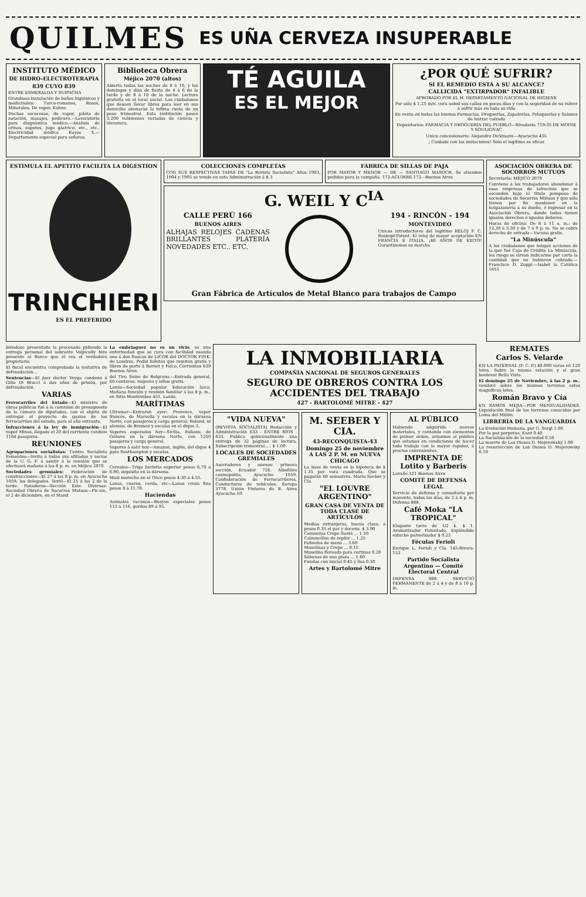QUILMES ES UÑA CERVEZA INSUPERABLE
INSTITUTO MÉDICO
DE HIDRO-ELECTROTERAPIA
839 CUYO 839
ENTRE ESMERALDA Y SUIPACHA
Grandiosa instalación de baños higiénicos y medicinales: Turco-romanos, Rusos, Minerales, De vapor, Kuhne
Duchas escocesas, de vapor, pileta de natación, masajes, pedicuro.—Lavoratorio para diagnóstico médico.—Análisis de orinas, esputos, jugo gástrico, etc., etc., Electricidad médica Rayos X.—Departamento especial para señoras.
Biblioteca Obrera
Méjico 2070 (altos)
Abierta todas las noches de 8 á 10, y los domingos y días de fiesta de 4 á 6 de la tarde y de 8 á 10 de la noche. Lectura gratuita en el local social. Los ciudadanos que deseen llevar libros para leer en sus domicilio abonarán la ínfima cuota de un peso trimestral. Esta institución posee 3.200 volúmenes variados de ciencia y literatura.
TÉ AGUILA
ES EL MEJOR
¿POR QUÉ SUFRIR?
SI EL REMEDIO ESTÁ A SU ALCANCE?
CALLICIDA "EXTIRPADOR" INFALIBLE
APROBADO POR EL H. DEPARTAMENTO NACIONAL DE HIGIENE
Por sólo $ 1.25 m/n. cura usted sus callos en pocos días y con la seguridad de no volver á sufrir más en toda su vida
En venta en todas las buenas Farmacias, Droguerías, Zapaterías, Peluquerías y Salones de lustrar calzado
Depositarios: FARMACIA Y DROGUERÍA DEL PUEBLO—Rivadavia 719-35 DE MOINE Y SOULIGNAC
Unico concesionario: Alejandro Dickmann—Ayacucho 435
¡ Cuidado con las imitaciones! Sólo el legítimo es eficaz
ESTIMULA EL APETITO FACILITA LA DIGESTION
TRINCHIERI
ES EL PREFERIDO
COLECCIONES COMPLETAS
CON SUS RESPECTIVAS TAPAS DE "La Revista Socialista" Años 1903, 1904 y 1905 se vende en esta Administración á $ 3
FÁBRICA DE SILLAS DE PAJA
POR MAYOR Y MENOR — DE — SANTIAGO MASOCH. Se atienden pedidos para la campaña. 172-AGUIRRE-172—Buenos Aires
G. WEIL Y C<sup>IA</sup>
CALLE PERÚ 166
BUENOS AIRES
ALHAJAS RELOJES CADENAS BRILLANTES PLATERÍA NOVEDADES ETC., ETC.
194 - RINCÓN - 194
MONTEVIDEO
Unicos introductores del legítimo RELOJ F. C. Roskopf-Patent. El reloj de mayor aceptación EN FRANCIA É ITALIA. ¡40 AÑOS DE ÉXITO! Garantizamos su marcha
Gran Fábrica de Artículos de Metal Blanco para trabajos de Campo
ASOCIACIÓN OBRERA DE SOCORROS MUTUOS
Secretaría: MÉJICO 2070
Conviene á los trabajadores abandonar á esas empresas de latrocinio que se esconden bajo el título pomposo de sociedades de Socorros Mútuos y que sólo tienen por fin mantener en la holgazanería á su dueño, é ingresar en la Asociación Obrera, donde todos tienen iguales derechos é iguales deberes.
Horas de oficina: De 8 á 11 a. m.; de 12.30 á 3.30 y de 7 á 9 p. m. No se cobra derecho de entrada—Vacuna gratis.
"La Minúscula"
A los ciudadanos que tengan acciones de la que fué Caja de Crédito La Minúscula, les ruego se sirvan indicarme por carta la cantidad que no hubieran cobrado.—Francisco D. Zoppi.—Isabel la Católica 1651
biéndose presentado la procesada pidiendo la entrega personal del sobrante Volpicelly hizo presente al Banco que él era el verdadero propietario.
El fiscal encuentra comprobada la tentativa de defraudación...
Sentencias—El juez doctor Veyga condenó á Gilio Di Bracci á dos años de prisión, por defraudación.
VARIAS
Ferrocarriles del Estado—El ministro de obras públicas fué á la comisión de presupuesto de la cámara de diputados, con el objeto de entregar el proyecto de gastos de los ferrocarriles del estado, para el año entrante.
Infracciones á la ley de inmigración—El vapor Minas, llegado el 20 del corriente conduio 1164 pasajeros.
REUNIONES
Agrupaciones socialistas: Centro Socialista Femenino—Invita á todas sus afiliadas y socias de la U. G. F. á asistir á la reunión que se efectuará mañana á las 8 p. m. en Méjico 2070.
Sociedades gremiales: Federación de construcciones—El 27 á las 8 p. m. en Ayacucho 1059; los delegados. Textil—El 25 á las 2 de la tarde. Panaderos—Sección Este. Diversas: Sociedad Obrera de Socorros Mutuos—Pic-nic, el 2 de diciembre, en el Stand
La embriaguez no es un vicio, es una enfermedad que se cura con facilidad usando uno ó dos frascos de LICOR del DOCTOR FINK, de Londres. Pedid folletos que remiten gratis y libres de porte á Bernet y Falco, Corrientes 639 Buenos Aires.
del Tiro Suizo de Belgrano.—Entrada general, 60 centavos; mujeres y niños gratis.
Lanús—Sociedad popular Educación laica. Mañana función y reunión familiar á las 8 p. m., en Sitio Montevideo 451, Lanús.
MARÍTIMAS
Ultramar—Entraron ayer: Provence, vapor francés, de Marsella y escalas en la dársena Norte, con pasajeros y carga general; Roland, id alemán, de Bremen y escalas en el dique 3.
Vapores esperados hoy—Sicilia, italiano, de Génova en la dársena Norte, con 1250 pasajeros y carga general.
Vapores á salir hoy—Amazon, inglés, del dique 4 para Southampton y escalas.
LOS MERCADOS
Cereales—Trigo barletta superior pesos 6.70 á 6.90, depósito en la dársena.
Maíz morocho en el Once pesos 4.30 á 4.55.
Lanas, cueros, cerda, etc—Lanas cruza fina pesos 8 á 11.70.
Haciendas
Animales vacunos—Bueyes especiales pesos 113 á 116, gordos 89 á 95.
LA INMOBILIARIA
COMPAÑÍA NACIONAL DE SEGUROS GENERALES
SEGURO DE OBREROS CONTRA LOS ACCIDENTES DEL TRABAJO
427 - BARTOLOMÉ MITRE - 427
"VIDA NUEVA"
(REVISTA SOCIALISTA) Redacción y Administración 633 - ENTRE RÍOS - 633. Publica quincenalmente una entrega de 32 páginas de lectura. Subscripción trimestral..... $ 1.00
LOCALES DE SOCIEDADES GREMIALES
Aserradores y anexos: primera sección, Ecuador 726. Albañiles cosmopolita, Ayacucho 1059. Confederación de Ferrocarrileros. Conductores de vehículos, Europa 3778. Unión Pintores de B. Aires Ayacucho 59.
M. SEEBER Y CIA.
43-RECONQUISTA-43
Domingo 25 de noviembre A LAS 2 P. M. en NUEVA CHICAGO
La base de venta es la hipoteca de $ 1.35 por vara cuadrada. Que se pagarán 60 semestres. Mario Seeber y Cía.
"EL LOUVRE ARGENTINO"
GRAN CASA DE VENTA DE TODA CLASE DE ARTÍCULOS
Medias extranjeras, buena clase, á pesos 0.35 el par y docena. $ 3.90
Camisetas Crepe Santé ... 1.50
Calzoncillos de zephir ... 1.25
Pañuelos de mano ... 3.60
Muselinas y Crepe ... 0.15
Muselina floreada para cortinas 0.20
Sábanas de una plaza ... 1.60
Fundas con inicial 0.45 y lisa 0.30
Artes y Bartolomé Mitre
AL PÚBLICO
Habiendo adquirido nuevos materiales, y contando con elementos de primer orden, avisamos al público que estamos en condiciones de hacer todo trabajo con la mayor rapidez, á precios convenientes.
IMPRENTA DE Lotito y Barberis
Lavalle 321 Buenos Aires
COMITÉ DE DEFENSA LEGAL
Servicio de defensa y consultorio per manente, todos los días, de 2 á 4 p. m. Defensa 888.
Café Moka "LA TROPICAL"
Elegante tarro de 1/2 k. $ 1. Aromatizador Patentado. Espléndido estuche pulverizador $ 0.25
Féculas Ferioli
Enrique L. Ferioli y Cía. 145-Rivera-153
Partido Socialista Argentino — Comité Electoral Central
DEFENSA 888. SERVICIO PERMANENTE de 2 á 4 y de 8 á 10 p. m.
REMATES
Carlos S. Velarde
EN LA PATERNAL (F. C. P.) 40.000 varas en 120 lotes. Sobre la misma estación y el gran boulevar Bella Vista.
El domingo 25 de Noviembre, á las 2 p. m., venderé sobre los mismos terrenos estos magníficos lotes.
Román Bravo y Cía
EN RAMOS MEJIA—POR MENSUALIDADES. Liquidación final de los terrenos conocidos por Loma del Millón.
LIBRERÍA DE LA VANGUARDIA
La Evolución Humana, por G. Sergi 1.00
Por la paz perpetua, Kant 0.40
La Socialización de la sociedad 0.50
La muerte de Los Dioses D. Mejerowsky 1.00
La resurrección de Los Dioses D. Mejerowsky 0.10